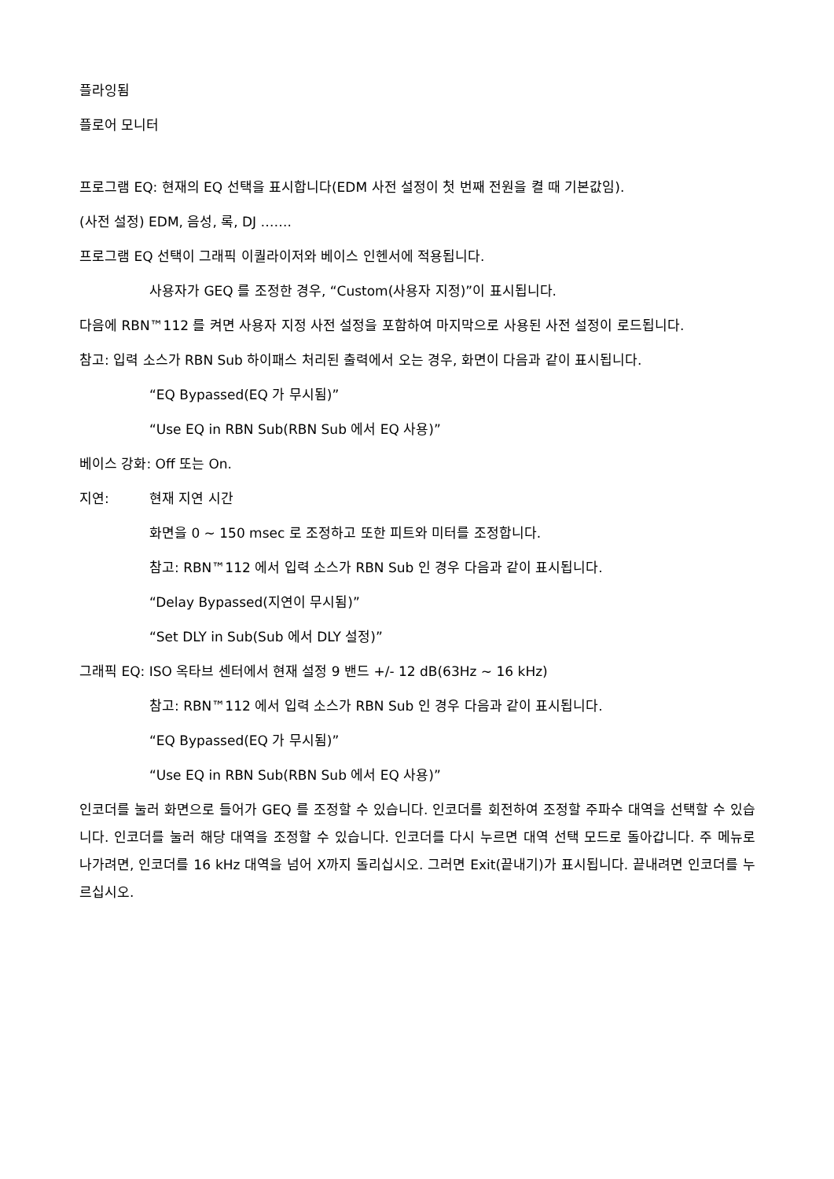플라잉됨
플로어 모니터
프로그램 EQ: 현재의 EQ 선택을 표시합니다(EDM 사전 설정이 첫 번째 전원을 켤 때 기본값임).
(사전 설정) EDM, 음성, 록, DJ …….
프로그램 EQ 선택이 그래픽 이퀄라이저와 베이스 인헨서에 적용됩니다.
사용자가 GEQ 를 조정한 경우, “Custom(사용자 지정)”이 표시됩니다.
다음에 RBN™112 를 켜면 사용자 지정 사전 설정을 포함하여 마지막으로 사용된 사전 설정이 로드됩니다.
참고: 입력 소스가 RBN Sub 하이패스 처리된 출력에서 오는 경우, 화면이 다음과 같이 표시됩니다.
“EQ Bypassed(EQ 가 무시됨)”
“Use EQ in RBN Sub(RBN Sub 에서 EQ 사용)”
베이스 강화: Off 또는 On.
지연: 현재 지연 시간
화면을 0 ~ 150 msec 로 조정하고 또한 피트와 미터를 조정합니다.
참고: RBN™112 에서 입력 소스가 RBN Sub 인 경우 다음과 같이 표시됩니다.
“Delay Bypassed(지연이 무시됨)”
“Set DLY in Sub(Sub 에서 DLY 설정)”
그래픽 EQ: ISO 옥타브 센터에서 현재 설정 9 밴드 +/- 12 dB(63Hz ~ 16 kHz)
참고: RBN™112 에서 입력 소스가 RBN Sub 인 경우 다음과 같이 표시됩니다.
“EQ Bypassed(EQ 가 무시됨)”
“Use EQ in RBN Sub(RBN Sub 에서 EQ 사용)”
인코더를 눌러 화면으로 들어가 GEQ 를 조정할 수 있습니다. 인코더를 회전하여 조정할 주파수 대역을 선택할 수 있습니다. 인코더를 눌러 해당 대역을 조정할 수 있습니다. 인코더를 다시 누르면 대역 선택 모드로 돌아갑니다. 주 메뉴로 나가려면, 인코더를 16 kHz 대역을 넘어 X까지 돌리십시오. 그러면 Exit(끝내기)가 표시됩니다. 끝내려면 인코더를 누르십시오.